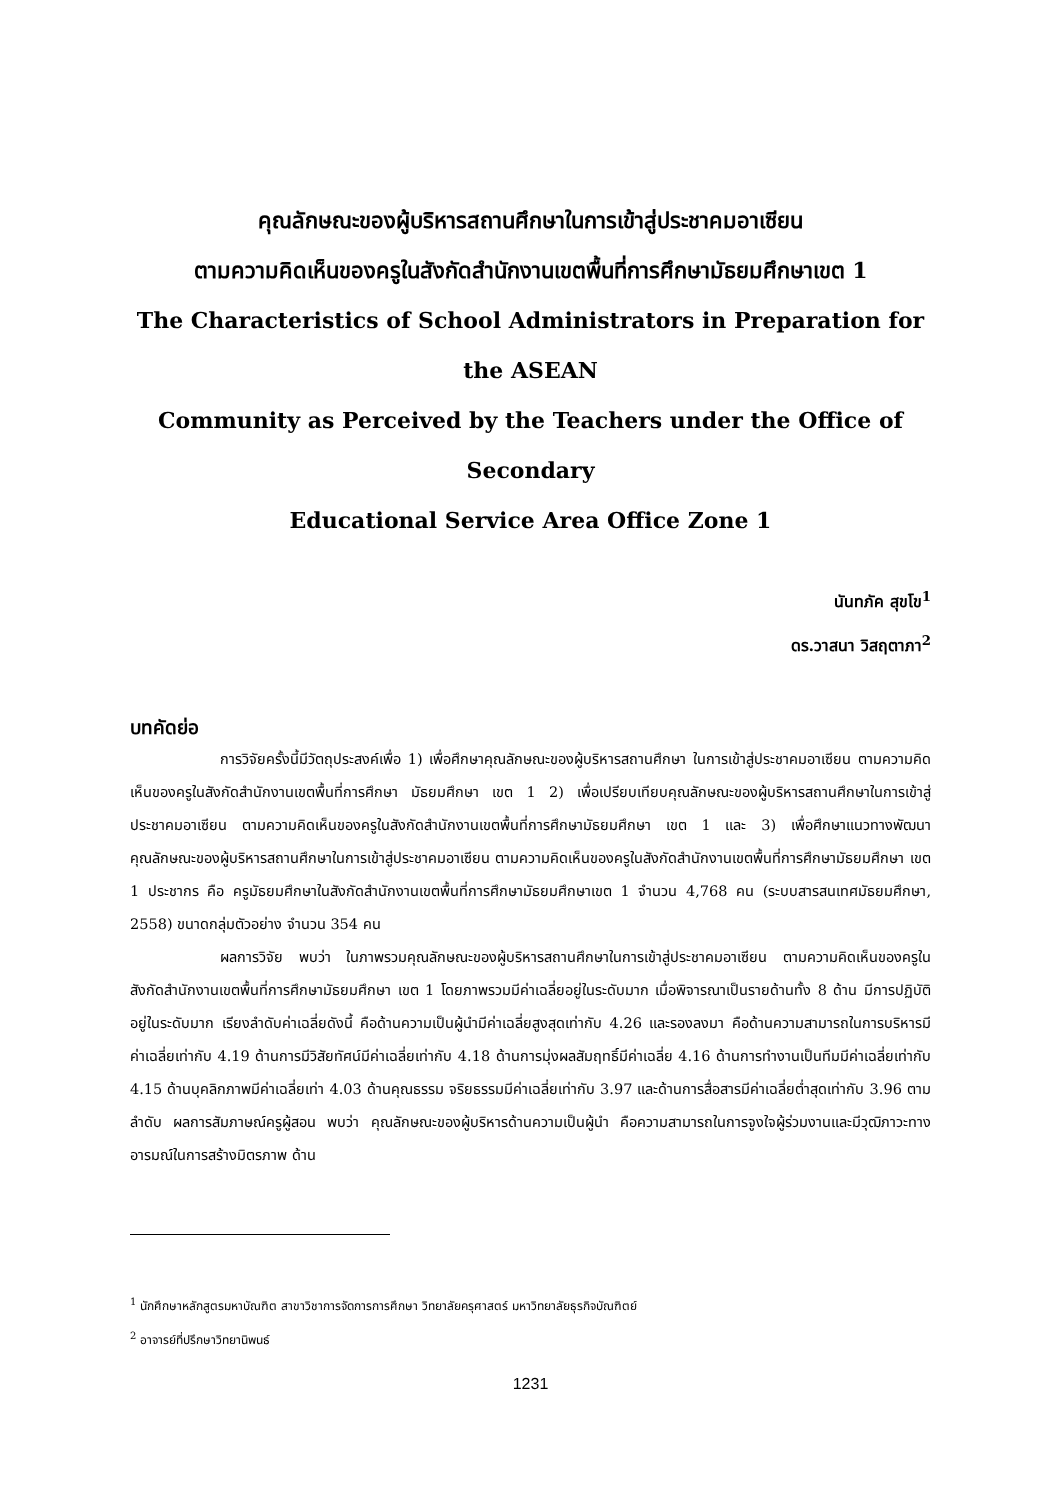คุณลักษณะของผู้บริหารสถานศึกษาในการเข้าสู่ประชาคมอาเซียน
ตามความคิดเห็นของครูในสังกัดสำนักงานเขตพื้นที่การศึกษามัธยมศึกษาเขต 1
The Characteristics of School Administrators in Preparation for the ASEAN
Community as Perceived by the Teachers under the Office of Secondary
Educational Service Area Office Zone 1
นันทภัค สุขโข<sup>1</sup>
ดร.วาสนา วิสฤตาภา<sup>2</sup>
บทคัดย่อ
การวิจัยครั้งนี้มีวัตถุประสงค์เพื่อ 1) เพื่อศึกษาคุณลักษณะของผู้บริหารสถานศึกษา ในการเข้าสู่ประชาคมอาเซียน ตามความคิดเห็นของครูในสังกัดสำนักงานเขตพื้นที่การศึกษา มัธยมศึกษา เขต 1 2) เพื่อเปรียบเทียบคุณลักษณะของผู้บริหารสถานศึกษาในการเข้าสู่ประชาคมอาเซียน ตามความคิดเห็นของครูในสังกัดสำนักงานเขตพื้นที่การศึกษามัธยมศึกษา เขต 1 และ 3) เพื่อศึกษาแนวทางพัฒนาคุณลักษณะของผู้บริหารสถานศึกษาในการเข้าสู่ประชาคมอาเซียน ตามความคิดเห็นของครูในสังกัดสำนักงานเขตพื้นที่การศึกษามัธยมศึกษา เขต 1 ประชากร คือ ครูมัธยมศึกษาในสังกัดสำนักงานเขตพื้นที่การศึกษามัธยมศึกษาเขต 1 จำนวน 4,768 คน (ระบบสารสนเทศมัธยมศึกษา, 2558) ขนาดกลุ่มตัวอย่าง จำนวน 354 คน
ผลการวิจัย พบว่า ในภาพรวมคุณลักษณะของผู้บริหารสถานศึกษาในการเข้าสู่ประชาคมอาเซียน ตามความคิดเห็นของครูในสังกัดสำนักงานเขตพื้นที่การศึกษามัธยมศึกษา เขต 1 โดยภาพรวมมีค่าเฉลี่ยอยู่ในระดับมาก เมื่อพิจารณาเป็นรายด้านทั้ง 8 ด้าน มีการปฏิบัติอยู่ในระดับมาก เรียงลำดับค่าเฉลี่ยดังนี้ คือด้านความเป็นผู้นำมีค่าเฉลี่ยสูงสุดเท่ากับ 4.26 และรองลงมา คือด้านความสามารถในการบริหารมีค่าเฉลี่ยเท่ากับ 4.19 ด้านการมีวิสัยทัศน์มีค่าเฉลี่ยเท่ากับ 4.18 ด้านการมุ่งผลสัมฤทธิ์มีค่าเฉลี่ย 4.16 ด้านการทำงานเป็นทีมมีค่าเฉลี่ยเท่ากับ 4.15 ด้านบุคลิกภาพมีค่าเฉลี่ยเท่า 4.03 ด้านคุณธรรม จริยธรรมมีค่าเฉลี่ยเท่ากับ 3.97 และด้านการสื่อสารมีค่าเฉลี่ยต่ำสุดเท่ากับ 3.96 ตามลำดับ ผลการสัมภาษณ์ครูผู้สอน พบว่า คุณลักษณะของผู้บริหารด้านความเป็นผู้นำ คือความสามารถในการจูงใจผู้ร่วมงานและมีวุฒิภาวะทางอารมณ์ในการสร้างมิตรภาพ ด้าน
<sup>1</sup> นักศึกษาหลักสูตรมหาบัณฑิต สาขาวิชาการจัดการการศึกษา วิทยาลัยครุศาสตร์ มหาวิทยาลัยธุรกิจบัณฑิตย์
<sup>2</sup> อาจารย์ที่ปรึกษาวิทยานิพนธ์
1231